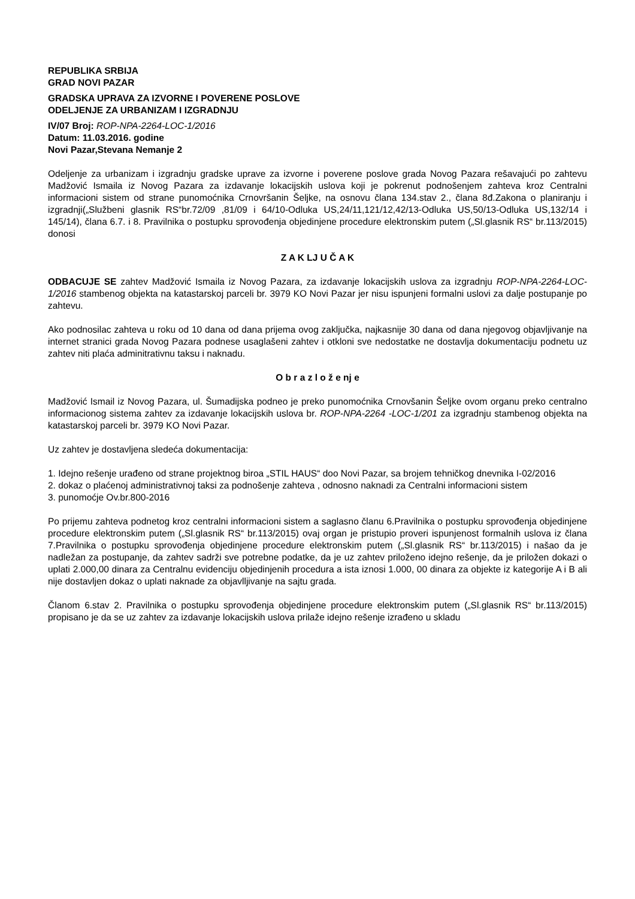REPUBLIKA SRBIJA
GRAD NOVI PAZAR
GRADSKA UPRAVA ZA IZVORNE I POVERENE POSLOVE
ODELJENJE ZA URBANIZAM I IZGRADNJU
IV/07 Broj: ROP-NPA-2264-LOC-1/2016
Datum: 11.03.2016. godine
Novi Pazar,Stevana Nemanje 2
Odeljenje za urbanizam i izgradnju gradske uprave za izvorne i poverene poslove grada Novog Pazara rešavajući po zahtevu Madžović Ismaila iz Novog Pazara za izdavanje lokacijskih uslova koji je pokrenut podnošenjem zahteva kroz Centralni informacioni sistem od strane punomoćnika Crnovršanin Šeljke, na osnovu člana 134.stav 2., člana 8đ.Zakona o planiranju i izgradnji(„Službeni glasnik RS“br.72/09 ,81/09 i 64/10-Odluka US,24/11,121/12,42/13-Odluka US,50/13-Odluka US,132/14 i 145/14), člana 6.7. i 8. Pravilnika o postupku sprovođenja objedinjene procedure elektronskim putem („Sl.glasnik RS“ br.113/2015) donosi
Z A K LJ U Č A K
ODBACUJE SE zahtev Madžović Ismaila iz Novog Pazara, za izdavanje lokacijskih uslova za izgradnju ROP-NPA-2264-LOC-1/2016 stambenog objekta na katastarskoj parceli br. 3979 KO Novi Pazar jer nisu ispunjeni formalni uslovi za dalje postupanje po zahtevu.
Ako podnosilac zahteva u roku od 10 dana od dana prijema ovog zaključka, najkasnije 30 dana od dana njegovog objavljivanje na internet stranici grada Novog Pazara podnese usaglašeni zahtev i otkloni sve nedostatke ne dostavlja dokumentaciju podnetu uz zahtev niti plaća adminitrativnu taksu i naknadu.
O b r a z l o ž e nj e
Madžović Ismail iz Novog Pazara, ul. Šumadijska podneo je preko punomoćnika Crnovšanin Šeljke ovom organu preko centralno informacionog sistema zahtev za izdavanje lokacijskih uslova br. ROP-NPA-2264 -LOC-1/201 za izgradnju stambenog objekta na katastarskoj parceli br. 3979 KO Novi Pazar.
Uz zahtev je dostavljena sledeća dokumentacija:
1. Idejno rešenje urađeno od strane projektnog biroa „STIL HAUS“ doo Novi Pazar, sa brojem tehničkog dnevnika I-02/2016
2. dokaz o plaćenoj administrativnoj taksi za podnošenje zahteva , odnosno naknadi za Centralni informacioni sistem
3. punomoćje Ov.br.800-2016
Po prijemu zahteva podnetog kroz centralni informacioni sistem a saglasno članu 6.Pravilnika o postupku sprovođenja objedinjene procedure elektronskim putem („Sl.glasnik RS“ br.113/2015) ovaj organ je pristupio proveri ispunjenost formalnih uslova iz člana 7.Pravilnika o postupku sprovođenja objedinjene procedure elektronskim putem („Sl.glasnik RS“ br.113/2015) i našao da je nadležan za postupanje, da zahtev sadrži sve potrebne podatke, da je uz zahtev priloženo idejno rešenje, da je priložen dokazi o uplati 2.000,00 dinara za Centralnu evidenciju objedinjenih procedura a ista iznosi 1.000, 00 dinara za objekte iz kategorije A i B ali nije dostavljen dokaz o uplati naknade za objavlljivanje na sajtu grada.
Članom 6.stav 2. Pravilnika o postupku sprovođenja objedinjene procedure elektronskim putem („Sl.glasnik RS“ br.113/2015) propisano je da se uz zahtev za izdavanje lokacijskih uslova prilaže idejno rešenje izrađeno u skladu